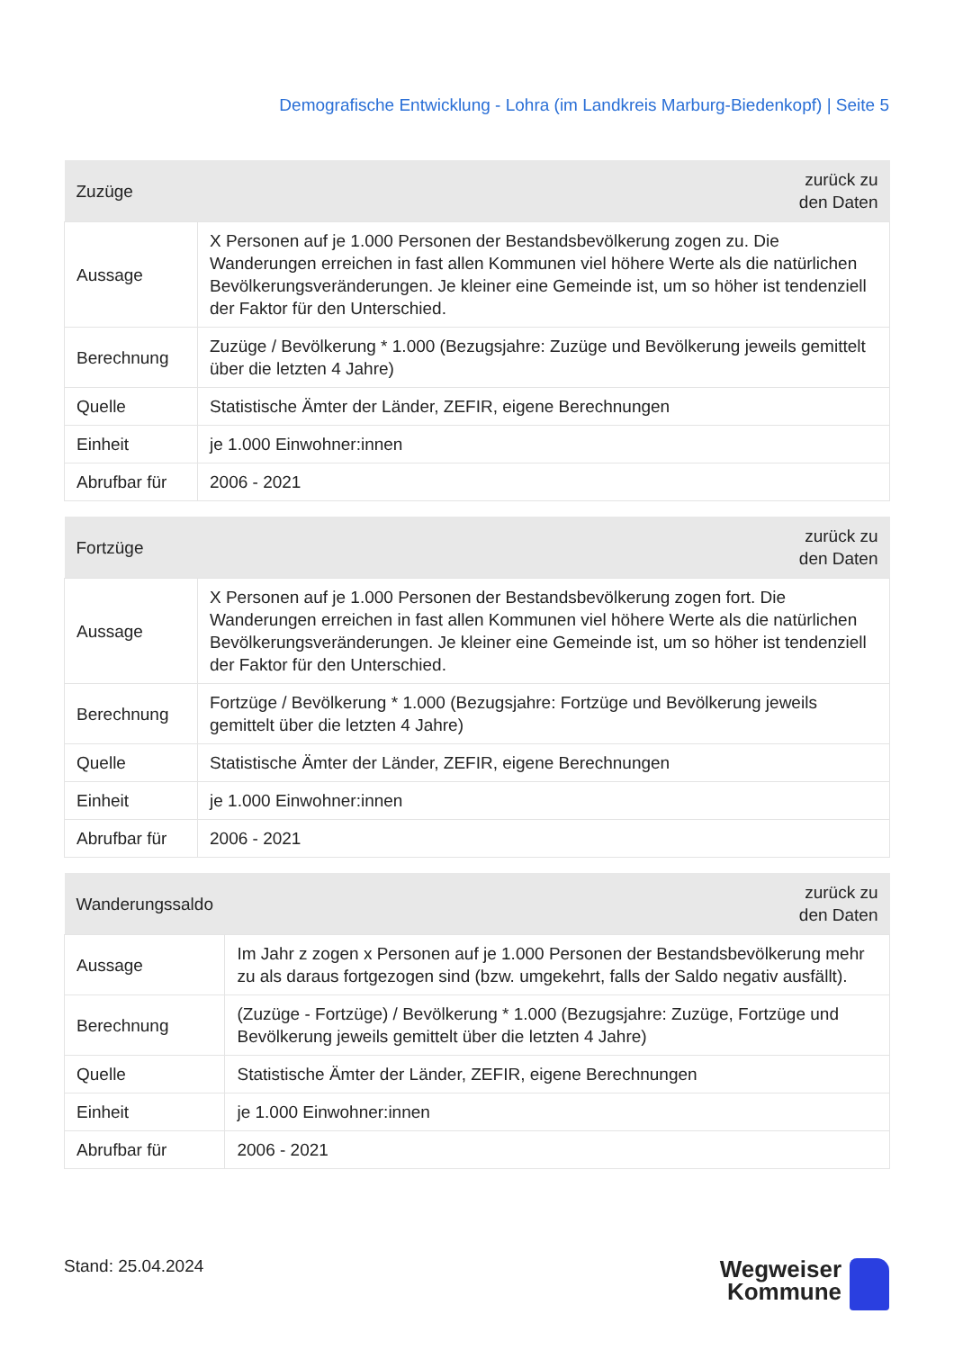Demografische Entwicklung - Lohra (im Landkreis Marburg-Biedenkopf) | Seite 5
| Zuzüge | zurück zu den Daten |
| --- | --- |
| Aussage | X Personen auf je 1.000 Personen der Bestandsbevölkerung zogen zu. Die Wanderungen erreichen in fast allen Kommunen viel höhere Werte als die natürlichen Bevölkerungsveränderungen. Je kleiner eine Gemeinde ist, um so höher ist tendenziell der Faktor für den Unterschied. |
| Berechnung | Zuzüge / Bevölkerung * 1.000 (Bezugsjahre: Zuzüge und Bevölkerung jeweils gemittelt über die letzten 4 Jahre) |
| Quelle | Statistische Ämter der Länder, ZEFIR, eigene Berechnungen |
| Einheit | je 1.000 Einwohner:innen |
| Abrufbar für | 2006 - 2021 |
| Fortzüge | zurück zu den Daten |
| --- | --- |
| Aussage | X Personen auf je 1.000 Personen der Bestandsbevölkerung zogen fort. Die Wanderungen erreichen in fast allen Kommunen viel höhere Werte als die natürlichen Bevölkerungsveränderungen. Je kleiner eine Gemeinde ist, um so höher ist tendenziell der Faktor für den Unterschied. |
| Berechnung | Fortzüge / Bevölkerung * 1.000 (Bezugsjahre: Fortzüge und Bevölkerung jeweils gemittelt über die letzten 4 Jahre) |
| Quelle | Statistische Ämter der Länder, ZEFIR, eigene Berechnungen |
| Einheit | je 1.000 Einwohner:innen |
| Abrufbar für | 2006 - 2021 |
| Wanderungssaldo | zurück zu den Daten |
| --- | --- |
| Aussage | Im Jahr z zogen x Personen auf je 1.000 Personen der Bestandsbevölkerung mehr zu als daraus fortgezogen sind (bzw. umgekehrt, falls der Saldo negativ ausfällt). |
| Berechnung | (Zuzüge - Fortzüge) / Bevölkerung * 1.000 (Bezugsjahre: Zuzüge, Fortzüge und Bevölkerung jeweils gemittelt über die letzten 4 Jahre) |
| Quelle | Statistische Ämter der Länder, ZEFIR, eigene Berechnungen |
| Einheit | je 1.000 Einwohner:innen |
| Abrufbar für | 2006 - 2021 |
Stand: 25.04.2024
Wegweiser
Kommune